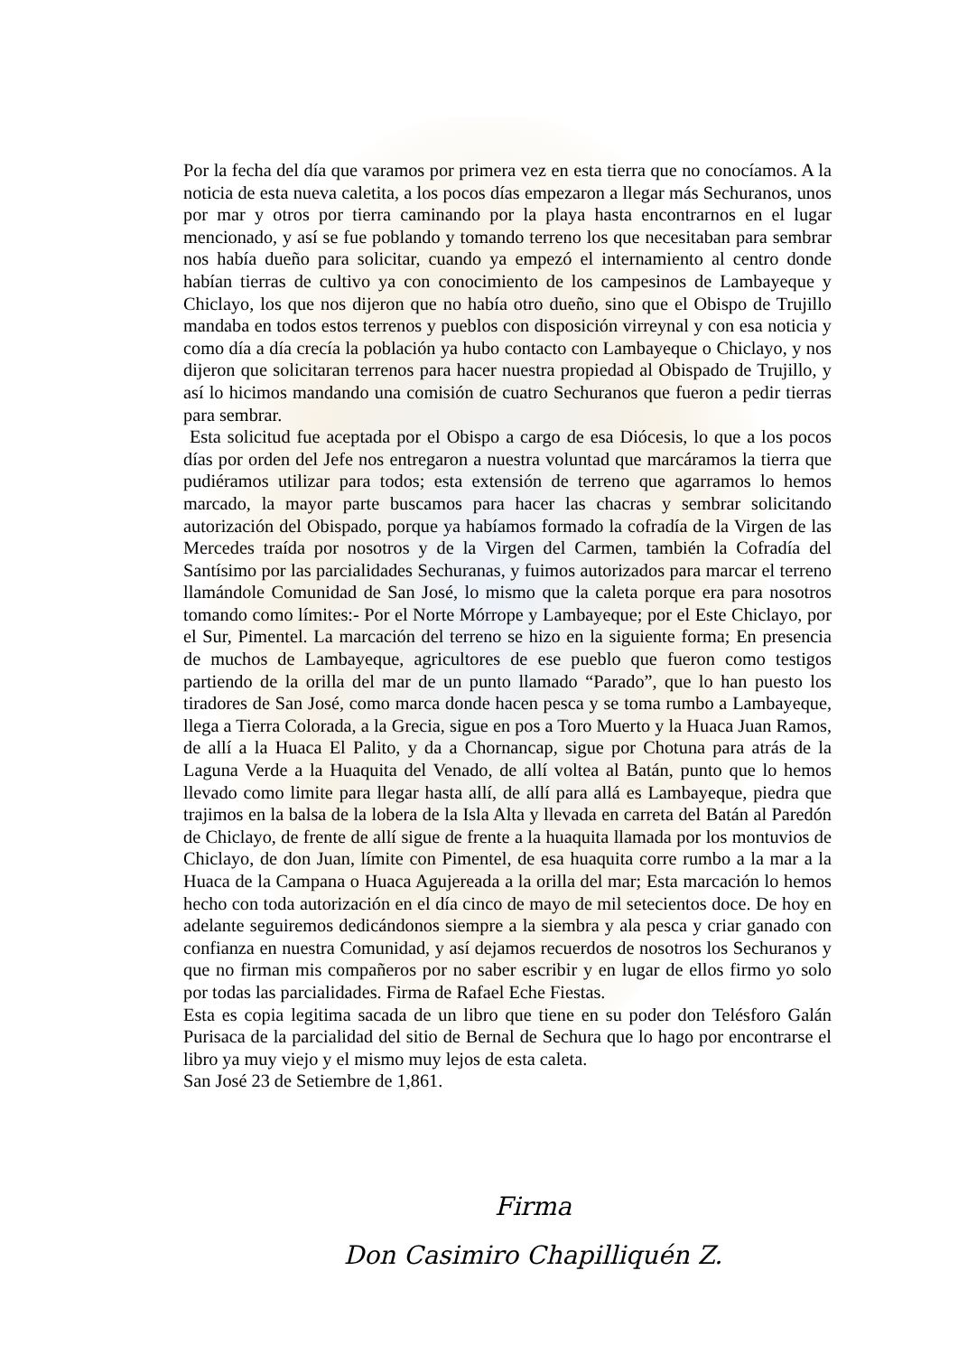Por la fecha del día que varamos por primera vez en esta tierra que no conocíamos. A la noticia de esta nueva caletita, a los pocos días empezaron a llegar más Sechuranos, unos por mar y otros por tierra caminando por la playa hasta encontrarnos en el lugar mencionado, y así se fue poblando y tomando terreno los que necesitaban para sembrar nos había dueño para solicitar, cuando ya empezó el internamiento al centro donde habían tierras de cultivo ya con conocimiento de los campesinos de Lambayeque y Chiclayo, los que nos dijeron que no había otro dueño, sino que el Obispo de Trujillo mandaba en todos estos terrenos y pueblos con disposición virreynal y con esa noticia y como día a día crecía la población ya hubo contacto con Lambayeque o Chiclayo, y nos dijeron que solicitaran terrenos para hacer nuestra propiedad al Obispado de Trujillo, y así lo hicimos mandando una comisión de cuatro Sechuranos que fueron a pedir tierras para sembrar.
Esta solicitud fue aceptada por el Obispo a cargo de esa Diócesis, lo que a los pocos días por orden del Jefe nos entregaron a nuestra voluntad que marcáramos la tierra que pudiéramos utilizar para todos; esta extensión de terreno que agarramos lo hemos marcado, la mayor parte buscamos para hacer las chacras y sembrar solicitando autorización del Obispado, porque ya habíamos formado la cofradía de la Virgen de las Mercedes traída por nosotros y de la Virgen del Carmen, también la Cofradía del Santísimo por las parcialidades Sechuranas, y fuimos autorizados para marcar el terreno llamándole Comunidad de San José, lo mismo que la caleta porque era para nosotros tomando como límites:- Por el Norte Mórrope y Lambayeque; por el Este Chiclayo, por el Sur, Pimentel. La marcación del terreno se hizo en la siguiente forma; En presencia de muchos de Lambayeque, agricultores de ese pueblo que fueron como testigos partiendo de la orilla del mar de un punto llamado “Parado”, que lo han puesto los tiradores de San José, como marca donde hacen pesca y se toma rumbo a Lambayeque, llega a Tierra Colorada, a la Grecia, sigue en pos a Toro Muerto y la Huaca Juan Ramos, de allí a la Huaca El Palito, y da a Chornancap, sigue por Chotuna para atrás de la Laguna Verde a la Huaquita del Venado, de allí voltea al Batán, punto que lo hemos llevado como limite para llegar hasta allí, de allí para allá es Lambayeque, piedra que trajimos en la balsa de la lobera de la Isla Alta y llevada en carreta del Batán al Paredón de Chiclayo, de frente de allí sigue de frente a la huaquita llamada por los montuvios de Chiclayo, de don Juan, límite con Pimentel, de esa huaquita corre rumbo a la mar a la Huaca de la Campana o Huaca Agujereada a la orilla del mar; Esta marcación lo hemos hecho con toda autorización en el día cinco de mayo de mil setecientos doce. De hoy en adelante seguiremos dedicándonos siempre a la siembra y ala pesca y criar ganado con confianza en nuestra Comunidad, y así dejamos recuerdos de nosotros los Sechuranos y que no firman mis compañeros por no saber escribir y en lugar de ellos firmo yo solo por todas las parcialidades. Firma de Rafael Eche Fiestas.
Esta es copia legitima sacada de un libro que tiene en su poder don Telésforo Galán Purisaca de la parcialidad del sitio de Bernal de Sechura que lo hago por encontrarse el libro ya muy viejo y el mismo muy lejos de esta caleta.
San José 23 de Setiembre de 1,861.
Firma
Don Casimiro Chapilliquén Z.